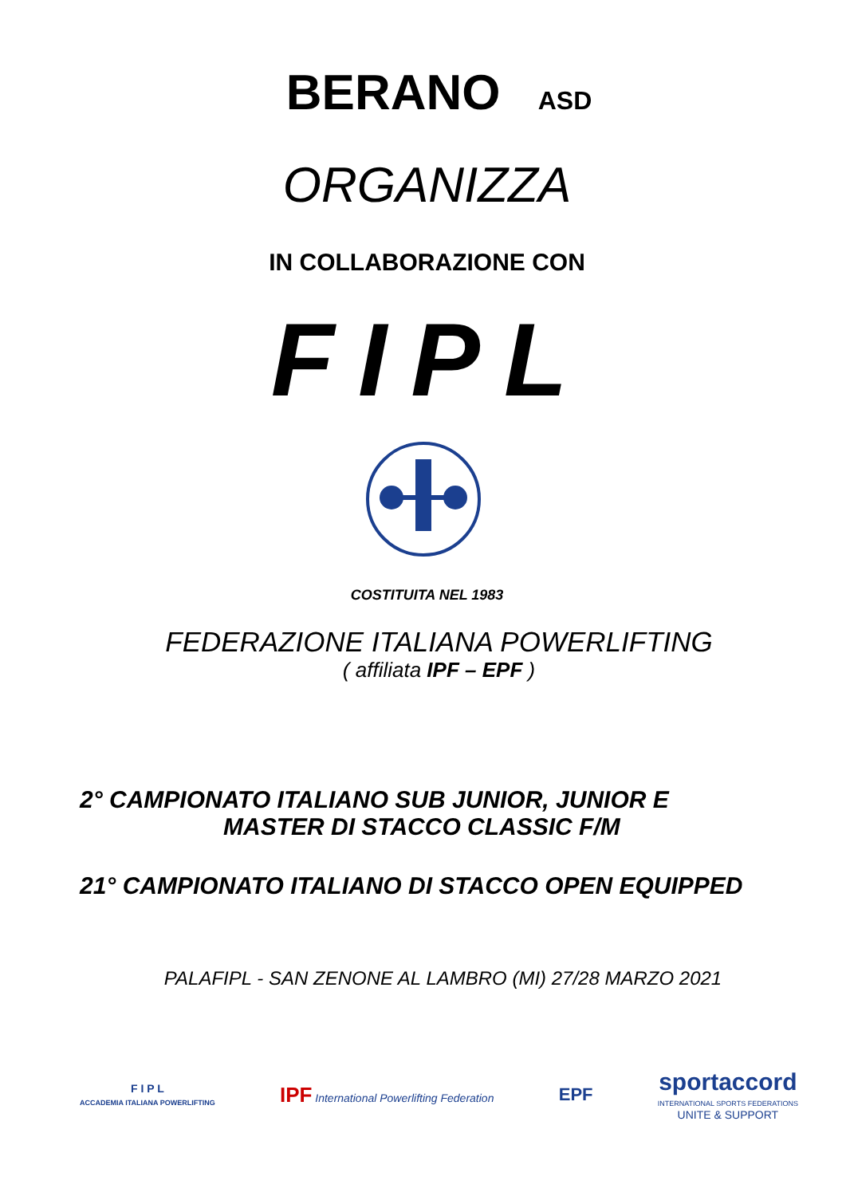BERANO ASD
ORGANIZZA
IN COLLABORAZIONE CON
FIPL
COSTITUITA NEL 1983
FEDERAZIONE ITALIANA POWERLIFTING
( affiliata IPF – EPF )
2° CAMPIONATO ITALIANO SUB JUNIOR, JUNIOR E
MASTER DI STACCO CLASSIC F/M
21° CAMPIONATO ITALIANO DI STACCO OPEN EQUIPPED
PALAFIPL - SAN ZENONE AL LAMBRO (MI) 27/28 MARZO 2021
F I P L
ACCADEMIA ITALIANA POWERLIFTING
IPF International Powerlifting Federation
EPF
sportaccord
INTERNATIONAL SPORTS FEDERATIONS
UNITE & SUPPORT